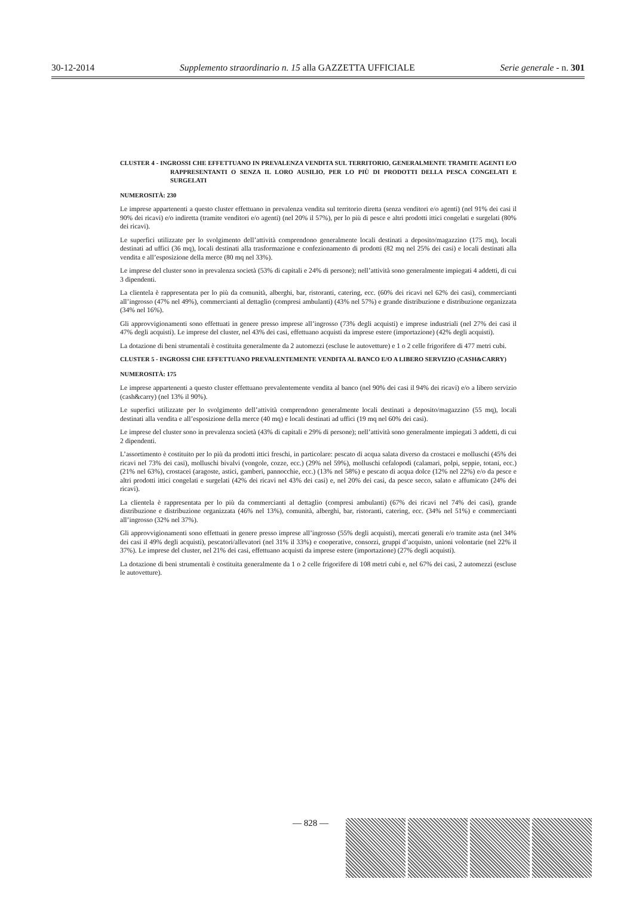30-12-2014 Supplemento straordinario n. 15 alla GAZZETTA UFFICIALE Serie generale - n. 301
CLUSTER 4 - INGROSSI CHE EFFETTUANO IN PREVALENZA VENDITA SUL TERRITORIO, GENERALMENTE TRAMITE AGENTI E/O RAPPRESENTANTI O SENZA IL LORO AUSILIO, PER LO PIÙ DI PRODOTTI DELLA PESCA CONGELATI E SURGELATI
NUMEROSITÀ: 230
Le imprese appartenenti a questo cluster effettuano in prevalenza vendita sul territorio diretta (senza venditori e/o agenti) (nel 91% dei casi il 90% dei ricavi) e/o indiretta (tramite venditori e/o agenti) (nel 20% il 57%), per lo più di pesce e altri prodotti ittici congelati e surgelati (80% dei ricavi).
Le superfici utilizzate per lo svolgimento dell’attività comprendono generalmente locali destinati a deposito/magazzino (175 mq), locali destinati ad uffici (36 mq), locali destinati alla trasformazione e confezionamento di prodotti (82 mq nel 25% dei casi) e locali destinati alla vendita e all’esposizione della merce (80 mq nel 33%).
Le imprese del cluster sono in prevalenza società (53% di capitali e 24% di persone); nell’attività sono generalmente impiegati 4 addetti, di cui 3 dipendenti.
La clientela è rappresentata per lo più da comunità, alberghi, bar, ristoranti, catering, ecc. (60% dei ricavi nel 62% dei casi), commercianti all’ingrosso (47% nel 49%), commercianti al dettaglio (compresi ambulanti) (43% nel 57%) e grande distribuzione e distribuzione organizzata (34% nel 16%).
Gli approvvigionamenti sono effettuati in genere presso imprese all’ingrosso (73% degli acquisti) e imprese industriali (nel 27% dei casi il 47% degli acquisti). Le imprese del cluster, nel 43% dei casi, effettuano acquisti da imprese estere (importazione) (42% degli acquisti).
La dotazione di beni strumentali è costituita generalmente da 2 automezzi (escluse le autovetture) e 1 o 2 celle frigorifere di 477 metri cubi.
CLUSTER 5 - INGROSSI CHE EFFETTUANO PREVALENTEMENTE VENDITA AL BANCO E/O A LIBERO SERVIZIO (CASH&CARRY)
NUMEROSITÀ: 175
Le imprese appartenenti a questo cluster effettuano prevalentemente vendita al banco (nel 90% dei casi il 94% dei ricavi) e/o a libero servizio (cash&carry) (nel 13% il 90%).
Le superfici utilizzate per lo svolgimento dell’attività comprendono generalmente locali destinati a deposito/magazzino (55 mq), locali destinati alla vendita e all’esposizione della merce (40 mq) e locali destinati ad uffici (19 mq nel 60% dei casi).
Le imprese del cluster sono in prevalenza società (43% di capitali e 29% di persone); nell’attività sono generalmente impiegati 3 addetti, di cui 2 dipendenti.
L’assortimento è costituito per lo più da prodotti ittici freschi, in particolare: pescato di acqua salata diverso da crostacei e molluschi (45% dei ricavi nel 73% dei casi), molluschi bivalvi (vongole, cozze, ecc.) (29% nel 59%), molluschi cefalopodi (calamari, polpi, seppie, totani, ecc.) (21% nel 63%), crostacei (aragoste, astici, gamberi, pannocchie, ecc.) (13% nel 58%) e pescato di acqua dolce (12% nel 22%) e/o da pesce e altri prodotti ittici congelati e surgelati (42% dei ricavi nel 43% dei casi) e, nel 20% dei casi, da pesce secco, salato e affumicato (24% dei ricavi).
La clientela è rappresentata per lo più da commercianti al dettaglio (compresi ambulanti) (67% dei ricavi nel 74% dei casi), grande distribuzione e distribuzione organizzata (46% nel 13%), comunità, alberghi, bar, ristoranti, catering, ecc. (34% nel 51%) e commercianti all’ingrosso (32% nel 37%).
Gli approvvigionamenti sono effettuati in genere presso imprese all’ingrosso (55% degli acquisti), mercati generali e/o tramite asta (nel 34% dei casi il 49% degli acquisti), pescatori/allevatori (nel 31% il 33%) e cooperative, consorzi, gruppi d’acquisto, unioni volontarie (nel 22% il 37%). Le imprese del cluster, nel 21% dei casi, effettuano acquisti da imprese estere (importazione) (27% degli acquisti).
La dotazione di beni strumentali è costituita generalmente da 1 o 2 celle frigorifere di 108 metri cubi e, nel 67% dei casi, 2 automezzi (escluse le autovetture).
— 828 —